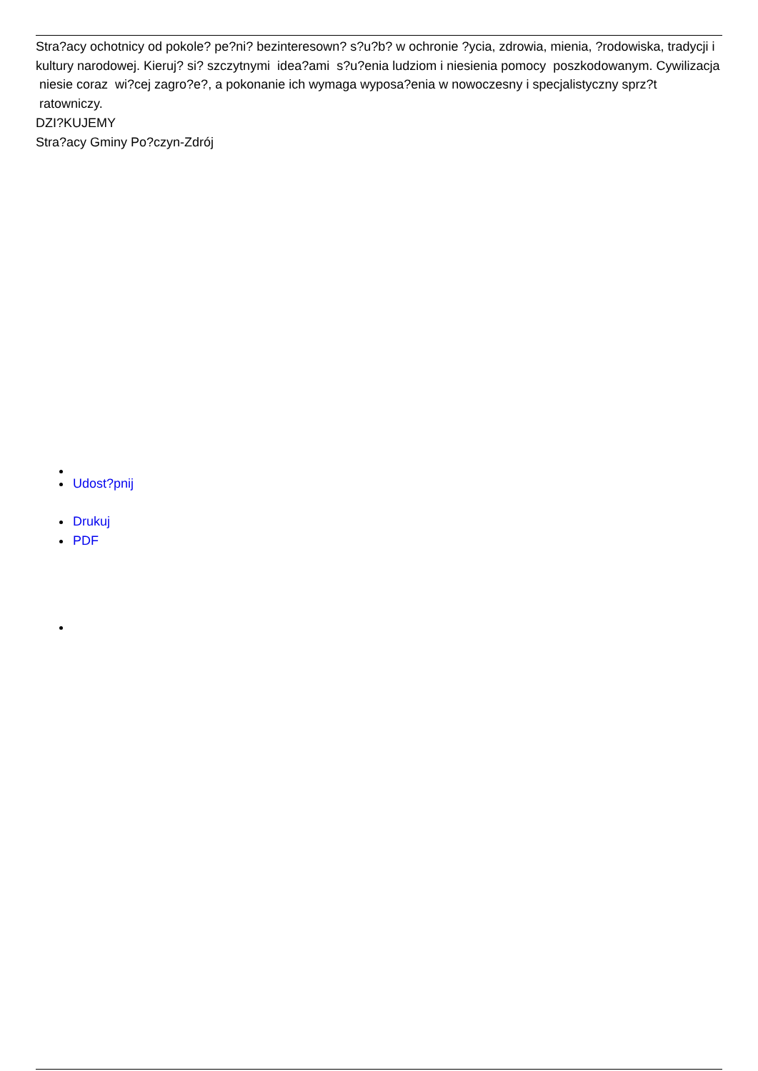Stra?acy ochotnicy od pokole? pe?ni? bezinteresown? s?u?b? w ochronie ?ycia, zdrowia, mienia, ?rodowiska, tradycji i kultury narodowej. Kieruj? si? szczytnymi idea?ami s?u?enia ludziom i niesienia pomocy poszkodowanym. Cywilizacja niesie coraz wi?cej zagro?e?, a pokonanie ich wymaga wyposa?enia w nowoczesny i specjalistyczny sprz?t ratowniczy.
DZI?KUJEMY
Stra?acy Gminy Po?czyn-Zdrój
Udost?pnij
Drukuj
PDF